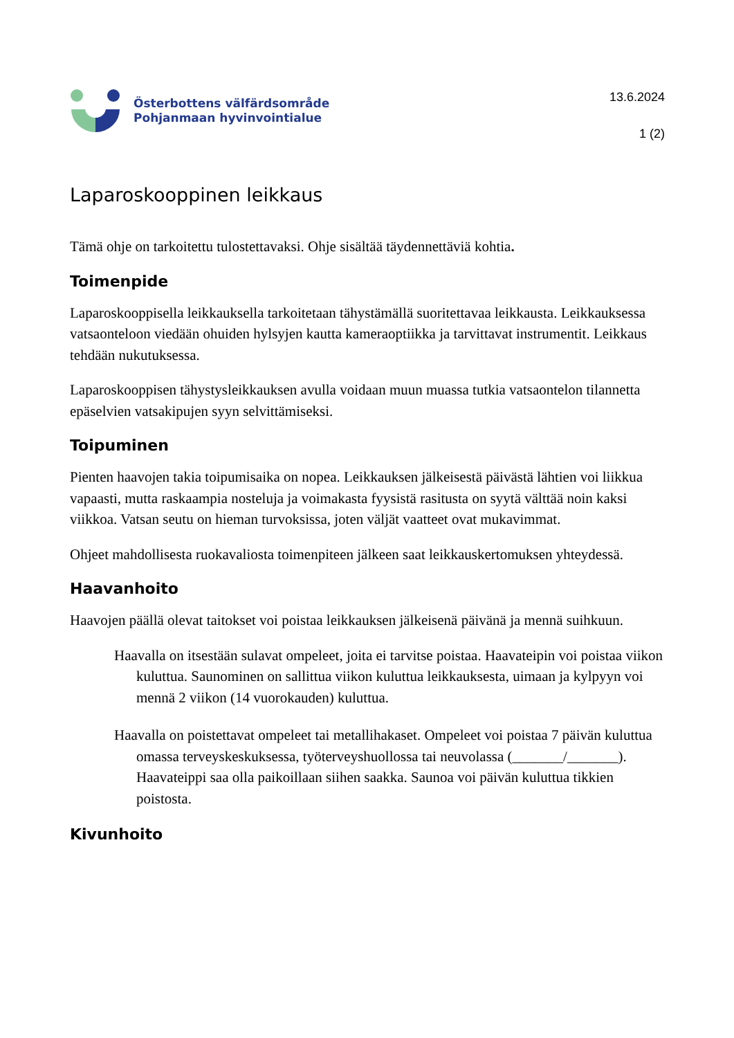Österbottens välfärdsområde
Pohjanmaan hyvinvointialue
13.6.2024
1 (2)
Laparoskooppinen leikkaus
Tämä ohje on tarkoitettu tulostettavaksi. Ohje sisältää täydennettäviä kohtia.
Toimenpide
Laparoskooppisella leikkauksella tarkoitetaan tähystämällä suoritettavaa leikkausta. Leikkauksessa vatsaonteloon viedään ohuiden hylsyjen kautta kameraoptiikka ja tarvittavat instrumentit. Leikkaus tehdään nukutuksessa.
Laparoskooppisen tähystysleikkauksen avulla voidaan muun muassa tutkia vatsaontelon tilannetta epäselvien vatsakipujen syyn selvittämiseksi.
Toipuminen
Pienten haavojen takia toipumisaika on nopea. Leikkauksen jälkeisestä päivästä lähtien voi liikkua vapaasti, mutta raskaampia nosteluja ja voimakasta fyysistä rasitusta on syytä välttää noin kaksi viikkoa. Vatsan seutu on hieman turvoksissa, joten väljät vaatteet ovat mukavimmat.
Ohjeet mahdollisesta ruokavaliosta toimenpiteen jälkeen saat leikkauskertomuksen yhteydessä.
Haavanhoito
Haavojen päällä olevat taitokset voi poistaa leikkauksen jälkeisenä päivänä ja mennä suihkuun.
Haavalla on itsestään sulavat ompeleet, joita ei tarvitse poistaa. Haavateipin voi poistaa viikon kuluttua. Saunominen on sallittua viikon kuluttua leikkauksesta, uimaan ja kylpyyn voi mennä 2 viikon (14 vuorokauden) kuluttua.
Haavalla on poistettavat ompeleet tai metallihakaset. Ompeleet voi poistaa 7 päivän kuluttua omassa terveyskeskuksessa, työterveyshuollossa tai neuvolassa (_______/_______). Haavateippi saa olla paikoillaan siihen saakka. Saunoa voi päivän kuluttua tikkien poistosta.
Kivunhoito